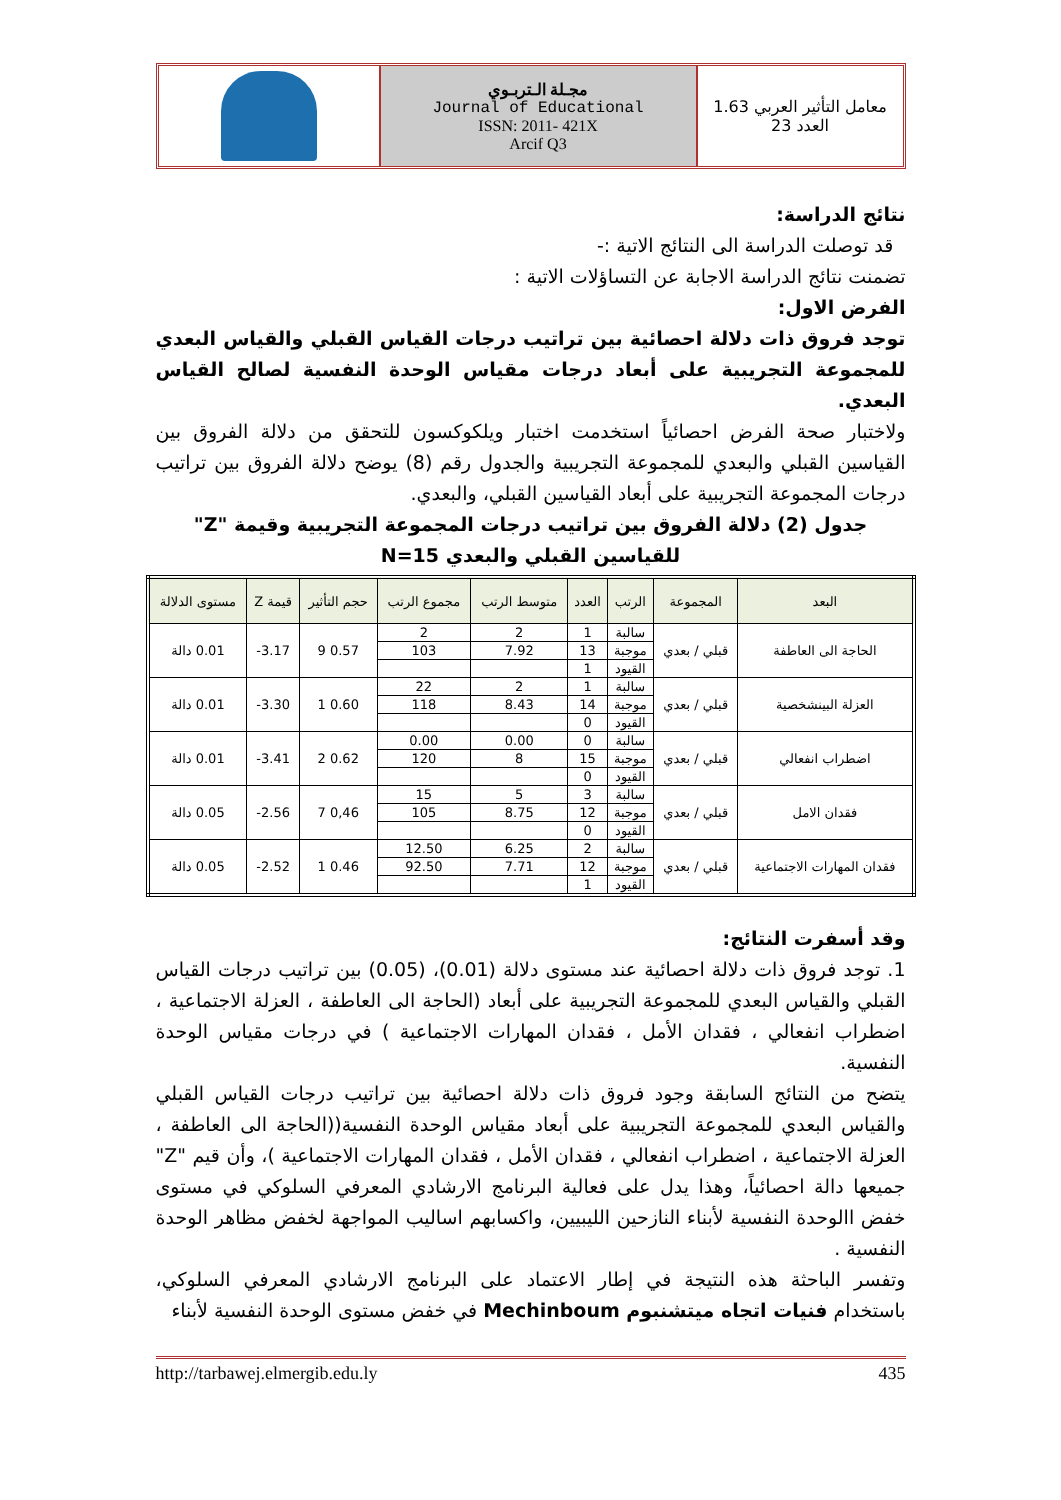معامل التأثير العربي 1.63
العدد 23
مجـلة الـتربـوي
Journal of Educational
ISSN: 2011- 421X
Arcif Q3
نتائج الدراسة:
قد توصلت الدراسة الى النتائج الاتية :-
تضمنت نتائج الدراسة الاجابة عن التساؤلات الاتية :
الفرض الاول:
توجد فروق ذات دلالة احصائية بين تراتيب درجات القياس القبلي والقياس البعدي للمجموعة التجريبية على أبعاد درجات مقياس الوحدة النفسية لصالح القياس البعدي.
ولاختبار صحة الفرض احصائياً استخدمت اختبار ويلكوكسون للتحقق من دلالة الفروق بين القياسين القبلي والبعدي للمجموعة التجريبية والجدول رقم (8) يوضح دلالة الفروق بين تراتيب درجات المجموعة التجريبية على أبعاد القياسين القبلي، والبعدي.
جدول (2) دلالة الفروق بين تراتيب درجات المجموعة التجريبية وقيمة "Z" للقياسين القبلي والبعدي N=15
| البعد | المجموعة | الرتب | العدد | متوسط الرتب | مجموع الرتب | حجم التأثير | قيمة Z | مستوى الدلالة |
| --- | --- | --- | --- | --- | --- | --- | --- | --- |
| الحاجة الى العاطفة | قبلي / بعدي | سالبة | 1 | 2 | 2 | 0.57 9 | 3.17- | 0.01 دالة |
| | | موجبة | 13 | 7.92 | 103 | | | |
| | | القيود | 1 | | | | | |
| العزلة البينشخصية | قبلي / بعدي | سالبة | 1 | 2 | 22 | 0.60 1 | 3.30- | 0.01 دالة |
| | | موجبة | 14 | 8.43 | 118 | | | |
| | | القيود | 0 | | | | | |
| اضطراب انفعالي | قبلي / بعدي | سالبة | 0 | 0.00 | 0.00 | 0.62 2 | 3.41- | 0.01 دالة |
| | | موجبة | 15 | 8 | 120 | | | |
| | | القيود | 0 | | | | | |
| فقدان الامل | قبلي / بعدي | سالبة | 3 | 5 | 15 | 0,46 7 | 2.56- | 0.05 دالة |
| | | موجبة | 12 | 8.75 | 105 | | | |
| | | القيود | 0 | | | | | |
| فقدان المهارات الاجتماعية | قبلي / بعدي | سالبة | 2 | 6.25 | 12.50 | 0.46 1 | 2.52- | 0.05 دالة |
| | | موجبة | 12 | 7.71 | 92.50 | | | |
| | | القيود | 1 | | | | | |
وقد أسفرت النتائج:
1. توجد فروق ذات دلالة احصائية عند مستوى دلالة (0.01)، (0.05) بين تراتيب درجات القياس القبلي والقياس البعدي للمجموعة التجريبية على أبعاد (الحاجة الى العاطفة ، العزلة الاجتماعية ، اضطراب انفعالي ، فقدان الأمل ، فقدان المهارات الاجتماعية ) في درجات مقياس الوحدة النفسية.
يتضح من النتائج السابقة وجود فروق ذات دلالة احصائية بين تراتيب درجات القياس القبلي والقياس البعدي للمجموعة التجريبية على أبعاد مقياس الوحدة النفسية((الحاجة الى العاطفة ، العزلة الاجتماعية ، اضطراب انفعالي ، فقدان الأمل ، فقدان المهارات الاجتماعية )، وأن قيم "Z" جميعها دالة احصائياً، وهذا يدل على فعالية البرنامج الارشادي المعرفي السلوكي في مستوى خفض االوحدة النفسية لأبناء النازحين الليبيين، واكسابهم اساليب المواجهة لخفض مظاهر الوحدة النفسية .
وتفسر الباحثة هذه النتيجة في إطار الاعتماد على البرنامج الارشادي المعرفي السلوكي، باستخدام فنيات اتجاه ميتشنبوم Mechinboum في خفض مستوى الوحدة النفسية لأبناء
435 http://tarbawej.elmergib.edu.ly